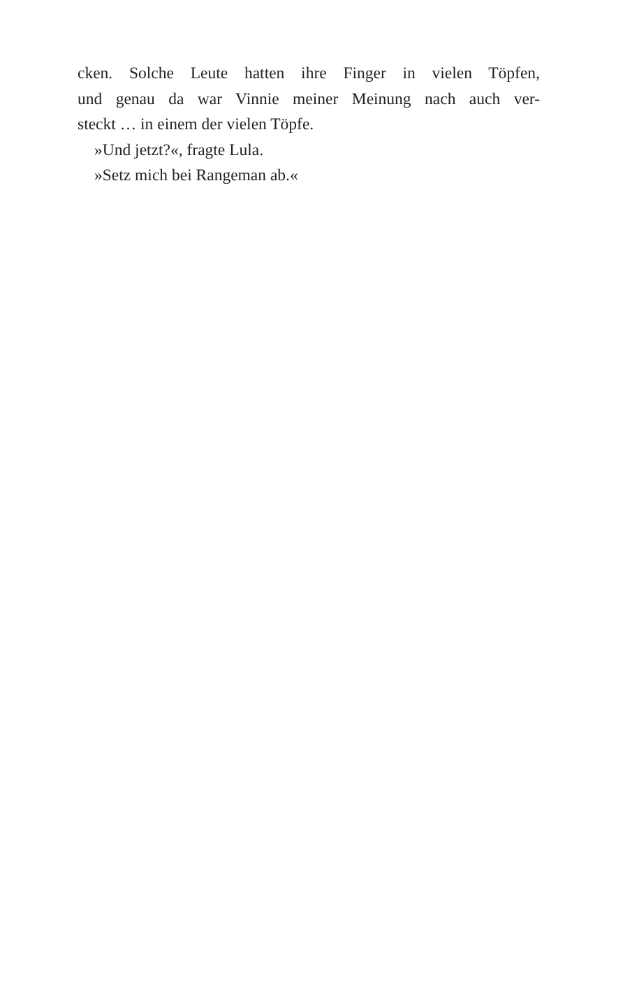cken. Solche Leute hatten ihre Finger in vielen Töpfen,
und genau da war Vinnie meiner Meinung nach auch ver-
steckt … in einem der vielen Töpfe.
»Und jetzt?«, fragte Lula.
»Setz mich bei Rangeman ab.«